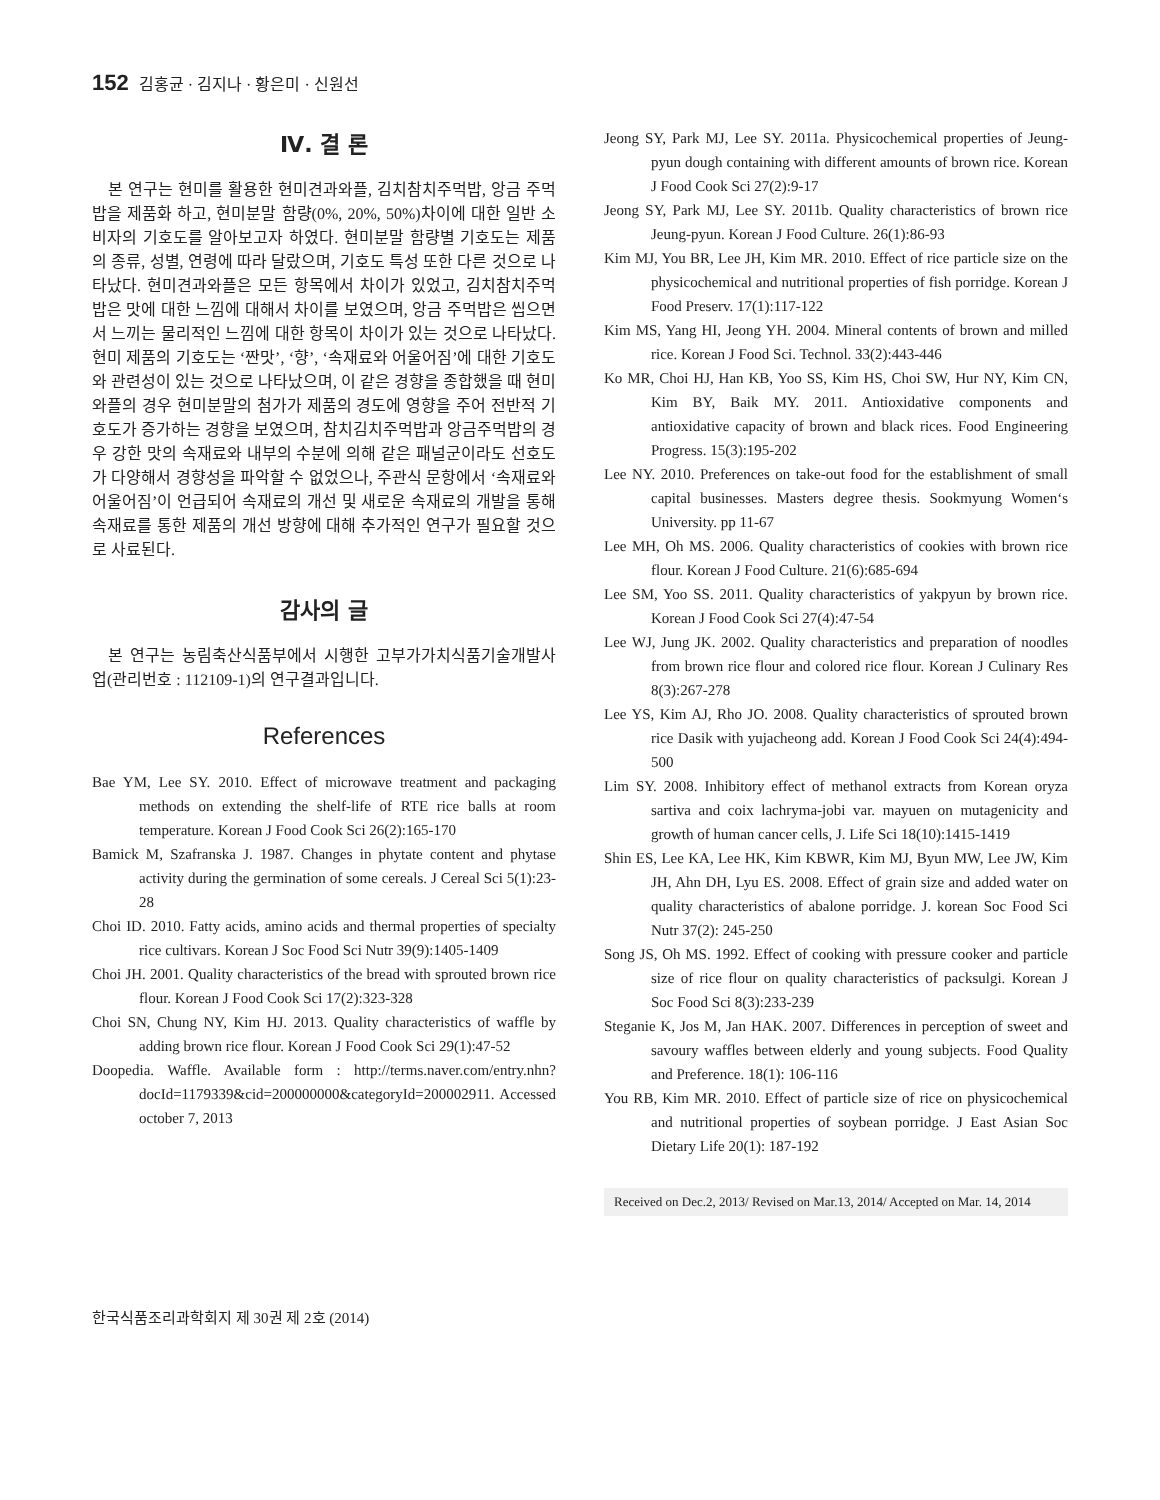152 김홍균 · 김지나 · 황은미 · 신원선
Ⅳ. 결 론
본 연구는 현미를 활용한 현미견과와플, 김치참치주먹밥, 앙금 주먹밥을 제품화 하고, 현미분말 함량(0%, 20%, 50%)차이에 대한 일반 소비자의 기호도를 알아보고자 하였다. 현미분말 함량별 기호도는 제품의 종류, 성별, 연령에 따라 달랐으며, 기호도 특성 또한 다른 것으로 나타났다. 현미견과와플은 모든 항목에서 차이가 있었고, 김치참치주먹밥은 맛에 대한 느낌에 대해서 차이를 보였으며, 앙금 주먹밥은 씹으면서 느끼는 물리적인 느낌에 대한 항목이 차이가 있는 것으로 나타났다. 현미 제품의 기호도는 ‘짠맛’, ‘향’, ‘속재료와 어울어짐’에 대한 기호도와 관련성이 있는 것으로 나타났으며, 이 같은 경향을 종합했을 때 현미 와플의 경우 현미분말의 첨가가 제품의 경도에 영향을 주어 전반적 기호도가 증가하는 경향을 보였으며, 참치김치주먹밥과 앙금주먹밥의 경우 강한 맛의 속재료와 내부의 수분에 의해 같은 패널군이라도 선호도가 다양해서 경향성을 파악할 수 없었으나, 주관식 문항에서 ‘속재료와 어울어짐’이 언급되어 속재료의 개선 및 새로운 속재료의 개발을 통해 속재료를 통한 제품의 개선 방향에 대해 추가적인 연구가 필요할 것으로 사료된다.
감사의 글
본 연구는 농림축산식품부에서 시행한 고부가가치식품기술개발사업(관리번호 : 112109-1)의 연구결과입니다.
References
Bae YM, Lee SY. 2010. Effect of microwave treatment and packaging methods on extending the shelf-life of RTE rice balls at room temperature. Korean J Food Cook Sci 26(2):165-170
Bamick M, Szafranska J. 1987. Changes in phytate content and phytase activity during the germination of some cereals. J Cereal Sci 5(1):23-28
Choi ID. 2010. Fatty acids, amino acids and thermal properties of specialty rice cultivars. Korean J Soc Food Sci Nutr 39(9):1405-1409
Choi JH. 2001. Quality characteristics of the bread with sprouted brown rice flour. Korean J Food Cook Sci 17(2):323-328
Choi SN, Chung NY, Kim HJ. 2013. Quality characteristics of waffle by adding brown rice flour. Korean J Food Cook Sci 29(1):47-52
Doopedia. Waffle. Available form : http://terms.naver.com/entry.nhn?docId=1179339&cid=200000000&categoryId=200002911. Accessed october 7, 2013
Jeong SY, Park MJ, Lee SY. 2011a. Physicochemical properties of Jeung-pyun dough containing with different amounts of brown rice. Korean J Food Cook Sci 27(2):9-17
Jeong SY, Park MJ, Lee SY. 2011b. Quality characteristics of brown rice Jeung-pyun. Korean J Food Culture. 26(1):86-93
Kim MJ, You BR, Lee JH, Kim MR. 2010. Effect of rice particle size on the physicochemical and nutritional properties of fish porridge. Korean J Food Preserv. 17(1):117-122
Kim MS, Yang HI, Jeong YH. 2004. Mineral contents of brown and milled rice. Korean J Food Sci. Technol. 33(2):443-446
Ko MR, Choi HJ, Han KB, Yoo SS, Kim HS, Choi SW, Hur NY, Kim CN, Kim BY, Baik MY. 2011. Antioxidative components and antioxidative capacity of brown and black rices. Food Engineering Progress. 15(3):195-202
Lee NY. 2010. Preferences on take-out food for the establishment of small capital businesses. Masters degree thesis. Sookmyung Women‘s University. pp 11-67
Lee MH, Oh MS. 2006. Quality characteristics of cookies with brown rice flour. Korean J Food Culture. 21(6):685-694
Lee SM, Yoo SS. 2011. Quality characteristics of yakpyun by brown rice. Korean J Food Cook Sci 27(4):47-54
Lee WJ, Jung JK. 2002. Quality characteristics and preparation of noodles from brown rice flour and colored rice flour. Korean J Culinary Res 8(3):267-278
Lee YS, Kim AJ, Rho JO. 2008. Quality characteristics of sprouted brown rice Dasik with yujacheong add. Korean J Food Cook Sci 24(4):494-500
Lim SY. 2008. Inhibitory effect of methanol extracts from Korean oryza sartiva and coix lachryma-jobi var. mayuen on mutagenicity and growth of human cancer cells, J. Life Sci 18(10):1415-1419
Shin ES, Lee KA, Lee HK, Kim KBWR, Kim MJ, Byun MW, Lee JW, Kim JH, Ahn DH, Lyu ES. 2008. Effect of grain size and added water on quality characteristics of abalone porridge. J. korean Soc Food Sci Nutr 37(2): 245-250
Song JS, Oh MS. 1992. Effect of cooking with pressure cooker and particle size of rice flour on quality characteristics of packsulgi. Korean J Soc Food Sci 8(3):233-239
Steganie K, Jos M, Jan HAK. 2007. Differences in perception of sweet and savoury waffles between elderly and young subjects. Food Quality and Preference. 18(1): 106-116
You RB, Kim MR. 2010. Effect of particle size of rice on physicochemical and nutritional properties of soybean porridge. J East Asian Soc Dietary Life 20(1): 187-192
Received on Dec.2, 2013/ Revised on Mar.13, 2014/ Accepted on Mar. 14, 2014
한국식품조리과학회지 제 30권 제 2호 (2014)